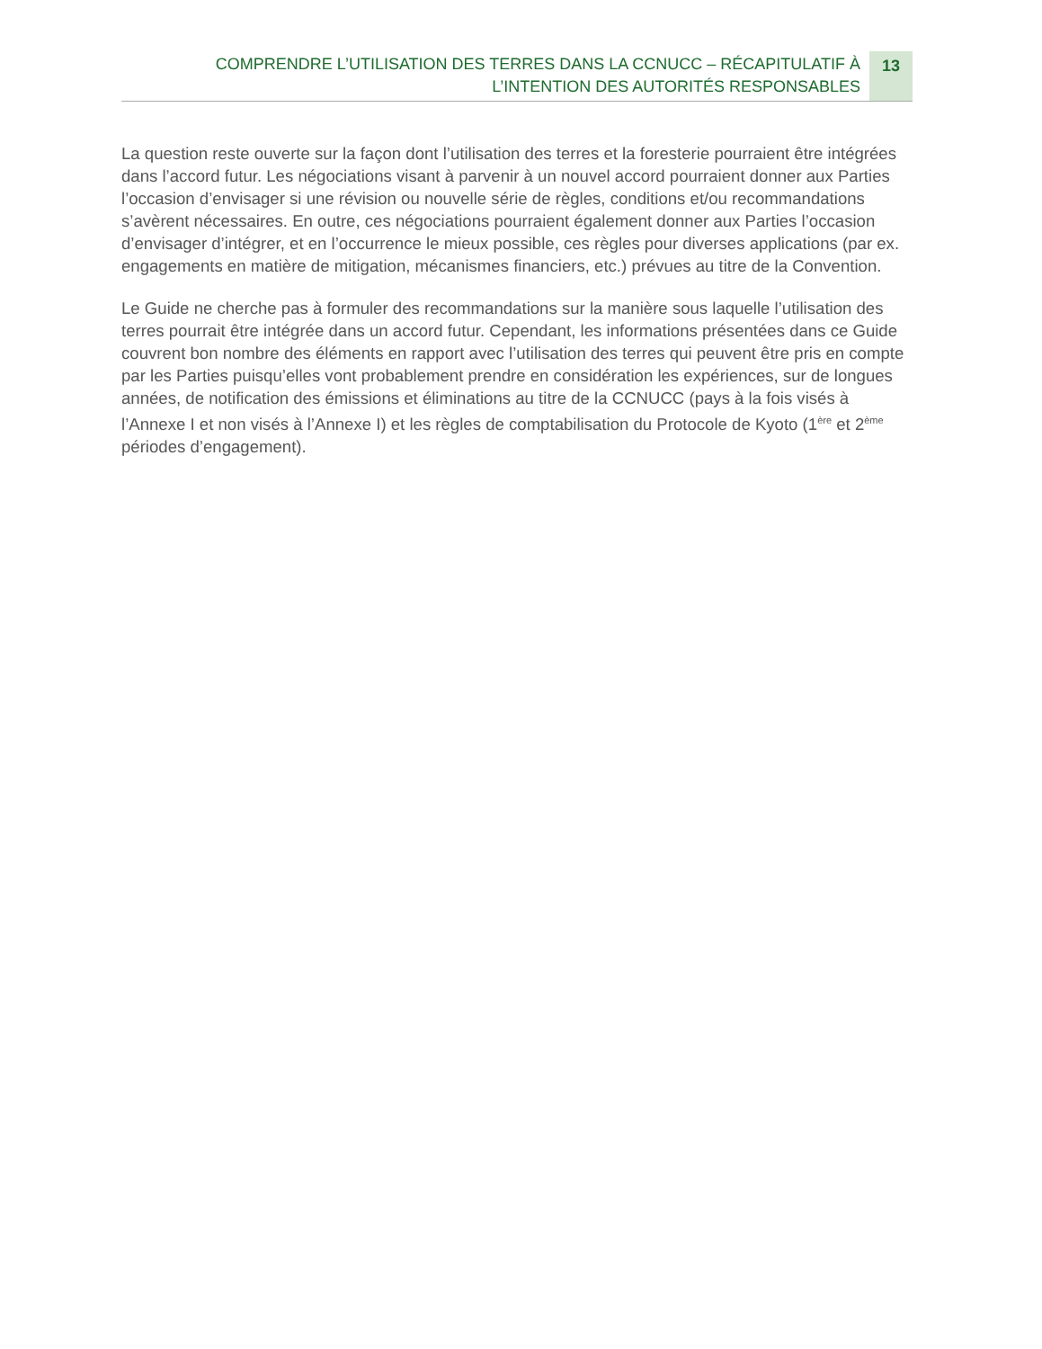COMPRENDRE L’UTILISATION DES TERRES DANS LA CCNUCC – RÉCAPITULATIF À
L’INTENTION DES AUTORITÉS RESPONSABLES
13
La question reste ouverte sur la façon dont l’utilisation des terres et la foresterie pourraient être intégrées dans l’accord futur. Les négociations visant à parvenir à un nouvel accord pourraient donner aux Parties l’occasion d’envisager si une révision ou nouvelle série de règles, conditions et/ou recommandations s’avèrent nécessaires. En outre, ces négociations pourraient également donner aux Parties l’occasion d’envisager d’intégrer, et en l’occurrence le mieux possible, ces règles pour diverses applications (par ex. engagements en matière de mitigation, mécanismes financiers, etc.) prévues au titre de la Convention.
Le Guide ne cherche pas à formuler des recommandations sur la manière sous laquelle l’utilisation des terres pourrait être intégrée dans un accord futur. Cependant, les informations présentées dans ce Guide couvrent bon nombre des éléments en rapport avec l’utilisation des terres qui peuvent être pris en compte par les Parties puisqu’elles vont probablement prendre en considération les expériences, sur de longues années, de notification des émissions et éliminations au titre de la CCNUCC (pays à la fois visés à l’Annexe I et non visés à l’Annexe I) et les règles de comptabilisation du Protocole de Kyoto (1<sup>ère</sup> et 2<sup>ème</sup> périodes d’engagement).